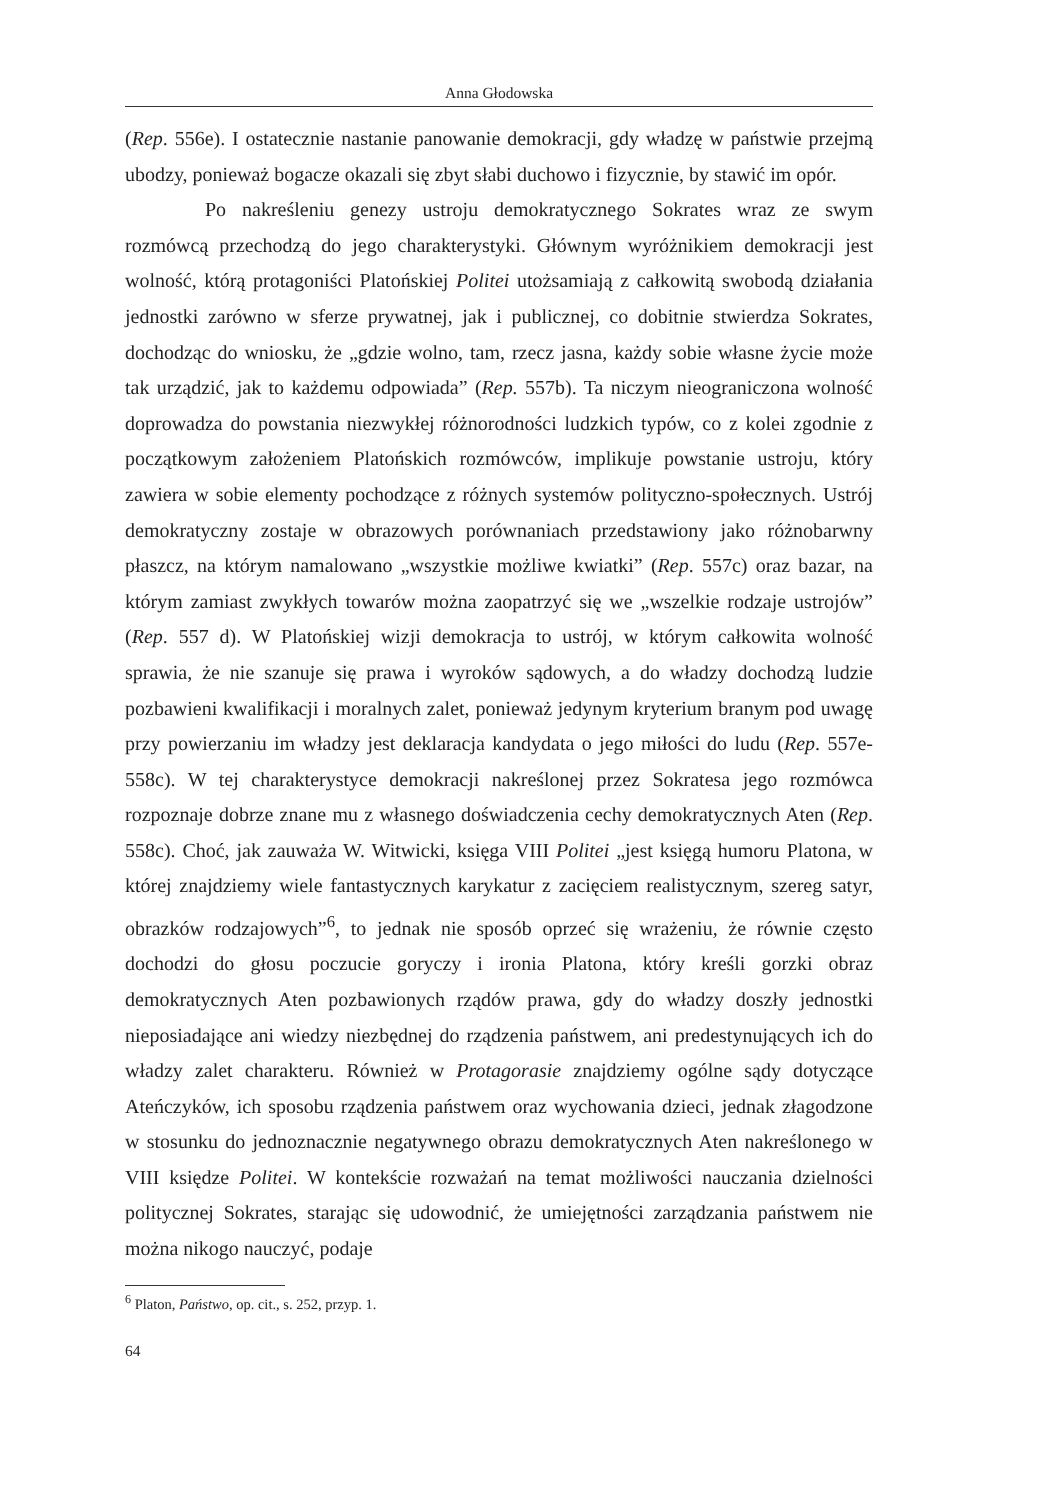Anna Głodowska
(Rep. 556e). I ostatecznie nastanie panowanie demokracji, gdy władzę w państwie przejmą ubodzy, ponieważ bogacze okazali się zbyt słabi duchowo i fizycznie, by stawić im opór.
Po nakreśleniu genezy ustroju demokratycznego Sokrates wraz ze swym rozmówcą przechodzą do jego charakterystyki. Głównym wyróżnikiem demokracji jest wolność, którą protagoniści Platońskiej Politei utożsamiają z całkowitą swobodą działania jednostki zarówno w sferze prywatnej, jak i publicznej, co dobitnie stwierdza Sokrates, dochodząc do wniosku, że „gdzie wolno, tam, rzecz jasna, każdy sobie własne życie może tak urządzić, jak to każdemu odpowiada” (Rep. 557b). Ta niczym nieograniczona wolność doprowadza do powstania niezwykłej różnorodności ludzkich typów, co z kolei zgodnie z początkowym założeniem Platońskich rozmówców, implikuje powstanie ustroju, który zawiera w sobie elementy pochodzące z różnych systemów polityczno-społecznych. Ustrój demokratyczny zostaje w obrazowych porównaniach przedstawiony jako różnobarwny płaszcz, na którym namalowano „wszystkie możliwe kwiatki” (Rep. 557c) oraz bazar, na którym zamiast zwykłych towarów można zaopatrzyć się we „wszelkie rodzaje ustrojów” (Rep. 557 d). W Platońskiej wizji demokracja to ustrój, w którym całkowita wolność sprawia, że nie szanuje się prawa i wyroków sądowych, a do władzy dochodzą ludzie pozbawieni kwalifikacji i moralnych zalet, ponieważ jedynym kryterium branym pod uwagę przy powierzaniu im władzy jest deklaracja kandydata o jego miłości do ludu (Rep. 557e-558c). W tej charakterystyce demokracji nakreślonej przez Sokratesa jego rozmówca rozpoznaje dobrze znane mu z własnego doświadczenia cechy demokratycznych Aten (Rep. 558c). Choć, jak zauważa W. Witwicki, księga VIII Politei „jest księgą humoru Platona, w której znajdziemy wiele fantastycznych karykatur z zacięciem realistycznym, szereg satyr, obrazków rodzajowych”<sup>6</sup>, to jednak nie sposób oprzeć się wrażeniu, że równie często dochodzi do głosu poczucie goryczy i ironia Platona, który kreśli gorzki obraz demokratycznych Aten pozbawionych rządów prawa, gdy do władzy doszły jednostki nieposiadające ani wiedzy niezbędnej do rządzenia państwem, ani predestynujących ich do władzy zalet charakteru. Również w Protagorasie znajdziemy ogólne sądy dotyczące Ateńczyków, ich sposobu rządzenia państwem oraz wychowania dzieci, jednak złagodzone w stosunku do jednoznacznie negatywnego obrazu demokratycznych Aten nakreślonego w VIII księdze Politei. W kontekście rozważań na temat możliwości nauczania dzielności politycznej Sokrates, starając się udowodnić, że umiejętności zarządzania państwem nie można nikogo nauczyć, podaje
<sup>6</sup> Platon, Państwo, op. cit., s. 252, przyp. 1.
64